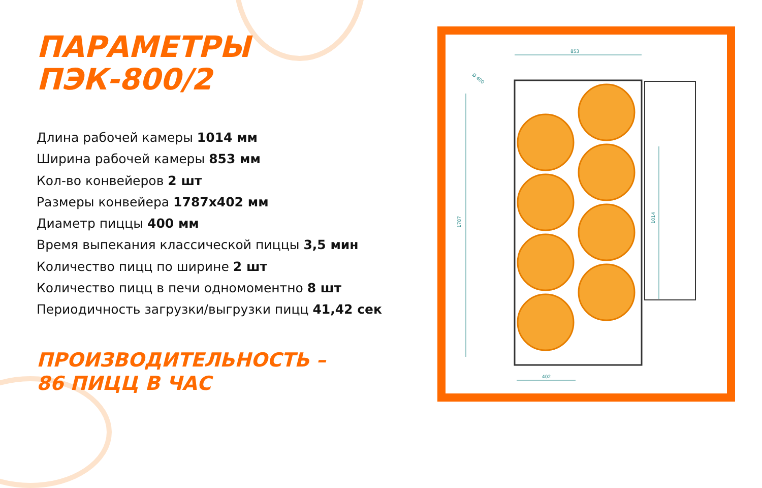ПАРАМЕТРЫ
ПЭК-800/2
Длина рабочей камеры 1014 мм
Ширина рабочей камеры 853 мм
Кол-во конвейеров 2 шт
Размеры конвейера 1787x402 мм
Диаметр пиццы 400 мм
Время выпекания классической пиццы 3,5 мин
Количество пицц по ширине 2 шт
Количество пицц в печи одномоментно 8 шт
Периодичность загрузки/выгрузки пицц 41,42 сек
ПРОИЗВОДИТЕЛЬНОСТЬ –
86 ПИЦЦ В ЧАС
853
1787
1014
402
Ø 400